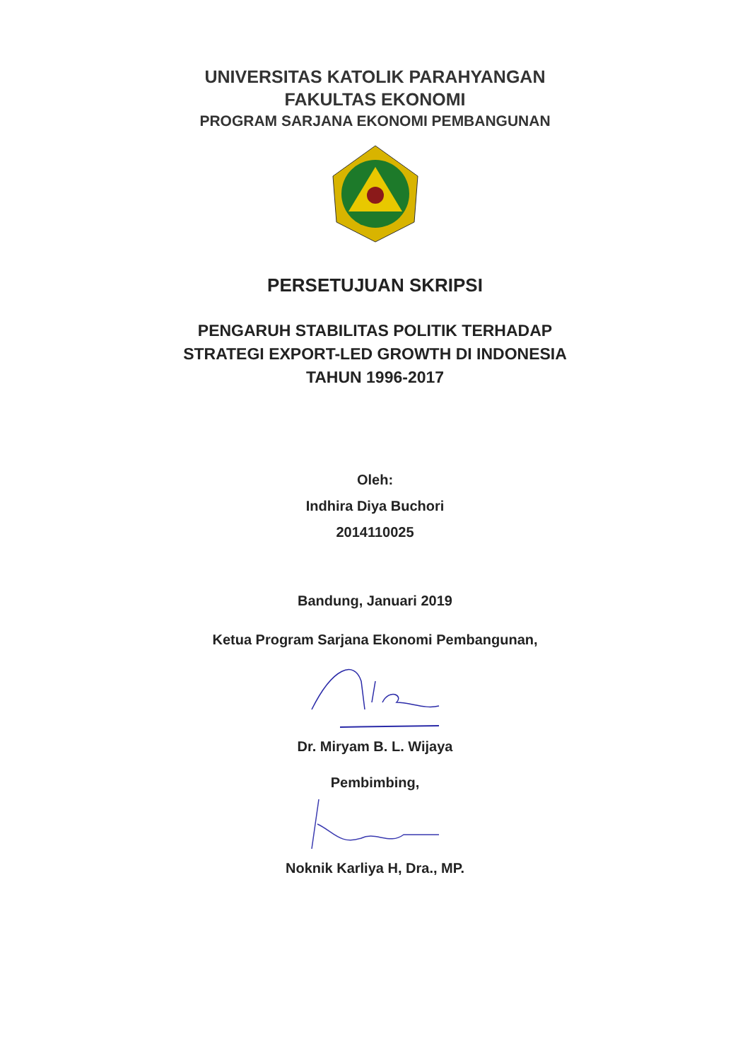UNIVERSITAS KATOLIK PARAHYANGAN
FAKULTAS EKONOMI
PROGRAM SARJANA EKONOMI PEMBANGUNAN
PERSETUJUAN SKRIPSI
PENGARUH STABILITAS POLITIK TERHADAP
STRATEGI EXPORT-LED GROWTH DI INDONESIA
TAHUN 1996-2017
Oleh:
Indhira Diya Buchori
2014110025
Bandung, Januari 2019
Ketua Program Sarjana Ekonomi Pembangunan,
Dr. Miryam B. L. Wijaya
Pembimbing,
Noknik Karliya H, Dra., MP.